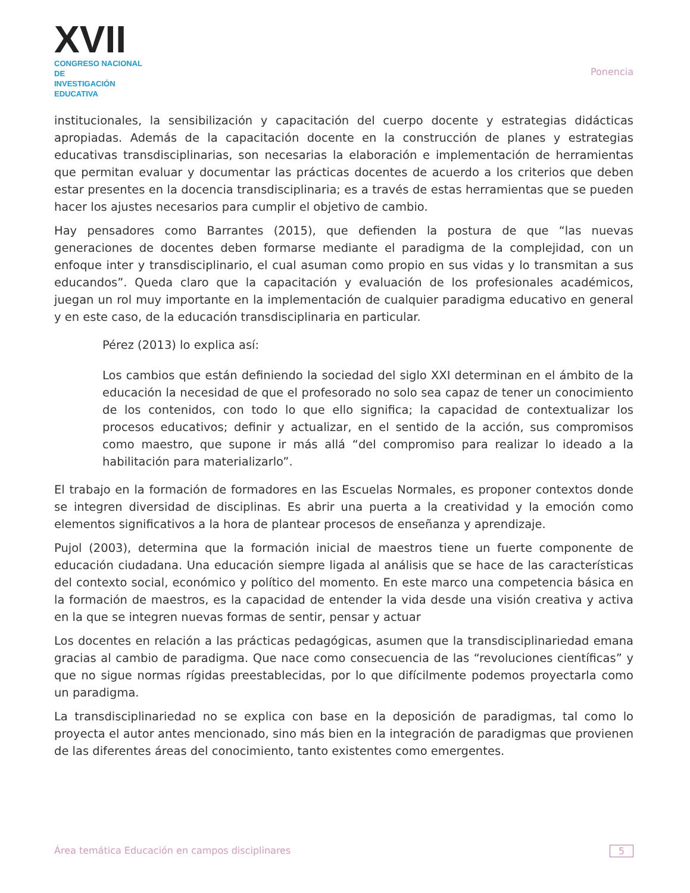XVII
CONGRESO NACIONAL DE
INVESTIGACIÓN EDUCATIVA
Ponencia
institucionales, la sensibilización y capacitación del cuerpo docente y estrategias didácticas apropiadas. Además de la capacitación docente en la construcción de planes y estrategias educativas transdisciplinarias, son necesarias la elaboración e implementación de herramientas que permitan evaluar y documentar las prácticas docentes de acuerdo a los criterios que deben estar presentes en la docencia transdisciplinaria; es a través de estas herramientas que se pueden hacer los ajustes necesarios para cumplir el objetivo de cambio.
Hay pensadores como Barrantes (2015), que defienden la postura de que “las nuevas generaciones de docentes deben formarse mediante el paradigma de la complejidad, con un enfoque inter y transdisciplinario, el cual asuman como propio en sus vidas y lo transmitan a sus educandos”. Queda claro que la capacitación y evaluación de los profesionales académicos, juegan un rol muy importante en la implementación de cualquier paradigma educativo en general y en este caso, de la educación transdisciplinaria en particular.
Pérez (2013) lo explica así:
Los cambios que están definiendo la sociedad del siglo XXI determinan en el ámbito de la educación la necesidad de que el profesorado no solo sea capaz de tener un conocimiento de los contenidos, con todo lo que ello significa; la capacidad de contextualizar los procesos educativos; definir y actualizar, en el sentido de la acción, sus compromisos como maestro, que supone ir más allá “del compromiso para realizar lo ideado a la habilitación para materializarlo”.
El trabajo en la formación de formadores en las Escuelas Normales, es proponer contextos donde se integren diversidad de disciplinas. Es abrir una puerta a la creatividad y la emoción como elementos significativos a la hora de plantear procesos de enseñanza y aprendizaje.
Pujol (2003), determina que la formación inicial de maestros tiene un fuerte componente de educación ciudadana. Una educación siempre ligada al análisis que se hace de las características del contexto social, económico y político del momento. En este marco una competencia básica en la formación de maestros, es la capacidad de entender la vida desde una visión creativa y activa en la que se integren nuevas formas de sentir, pensar y actuar
Los docentes en relación a las prácticas pedagógicas, asumen que la transdisciplinariedad emana gracias al cambio de paradigma. Que nace como consecuencia de las “revoluciones científicas” y que no sigue normas rígidas preestablecidas, por lo que difícilmente podemos proyectarla como un paradigma.
La transdisciplinariedad no se explica con base en la deposición de paradigmas, tal como lo proyecta el autor antes mencionado, sino más bien en la integración de paradigmas que provienen de las diferentes áreas del conocimiento, tanto existentes como emergentes.
Área temática Educación en campos disciplinares 5